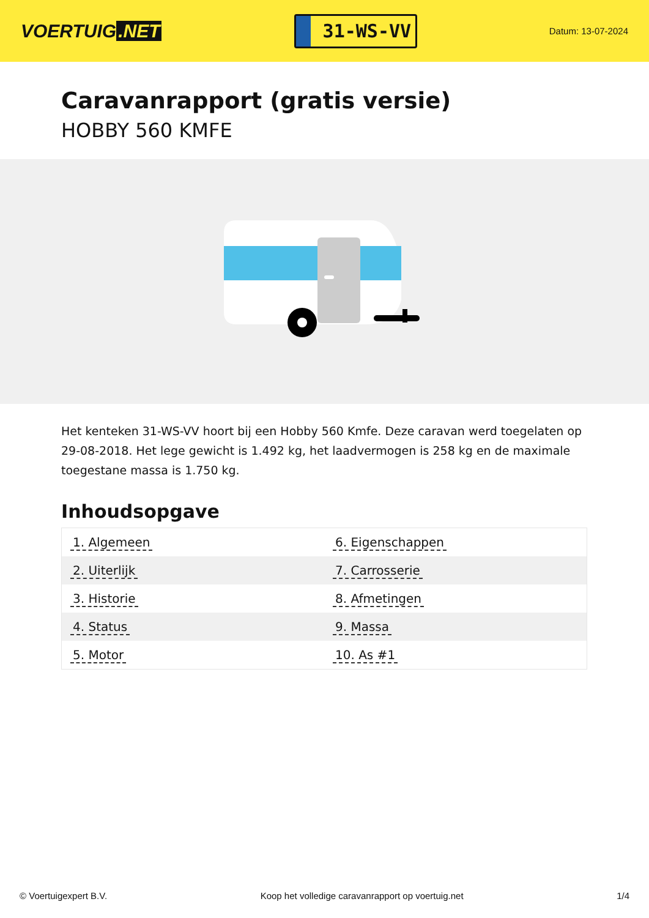VOERTUIG.NET
31-WS-VV
Datum: 13-07-2024
Caravanrapport (gratis versie)
HOBBY 560 KMFE
Het kenteken 31-WS-VV hoort bij een Hobby 560 Kmfe. Deze caravan werd toegelaten op 29-08-2018. Het lege gewicht is 1.492 kg, het laadvermogen is 258 kg en de maximale toegestane massa is 1.750 kg.
Inhoudsopgave
| 1. Algemeen | 6. Eigenschappen |
| 2. Uiterlijk | 7. Carrosserie |
| 3. Historie | 8. Afmetingen |
| 4. Status | 9. Massa |
| 5. Motor | 10. As #1 |
© Voertuigexpert B.V. Koop het volledige caravanrapport op voertuig.net 1/4